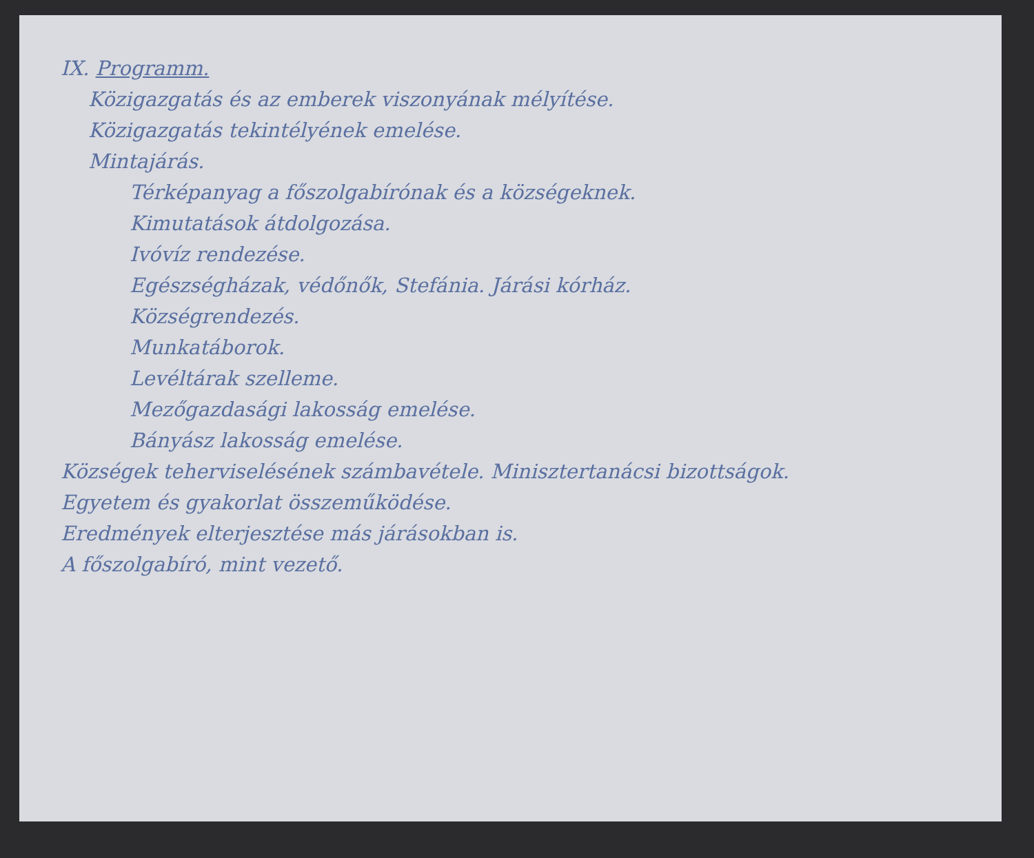IX. Programm.
Közigazgatás és az emberek viszonyának mélyítése.
Közigazgatás tekintélyének emelése.
Mintajárás.
Térképanyag a főszolgabírónak és a községeknek.
Kimutatások átdolgozása.
Ivóvíz rendezése.
Egészségházak, védőnők, Stefánia. Járási kórház.
Községrendezés.
Munkatáborok.
Levéltárak szelleme.
Mezőgazdasági lakosság emelése.
Bányász lakosság emelése.
Községek teherviselésének számbavétele. Minisztertanácsi bizottságok.
Egyetem és gyakorlat összeműködése.
Eredmények elterjesztése más járásokban is.
A főszolgabíró, mint vezető.